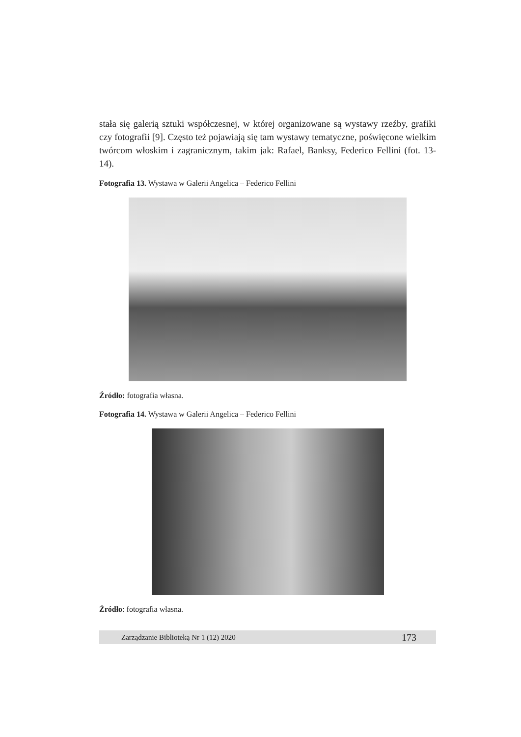stała się galerią sztuki współczesnej, w której organizowane są wystawy rzeźby, grafiki czy fotografii [9]. Często też pojawiają się tam wystawy tematyczne, poświęcone wielkim twórcom włoskim i zagranicznym, takim jak: Rafael, Banksy, Federico Fellini (fot. 13-14).
Fotografia 13. Wystawa w Galerii Angelica – Federico Fellini
Źródło: fotografia własna.
Fotografia 14. Wystawa w Galerii Angelica – Federico Fellini
Źródło: fotografia własna.
Zarządzanie Biblioteką Nr 1 (12) 2020 173